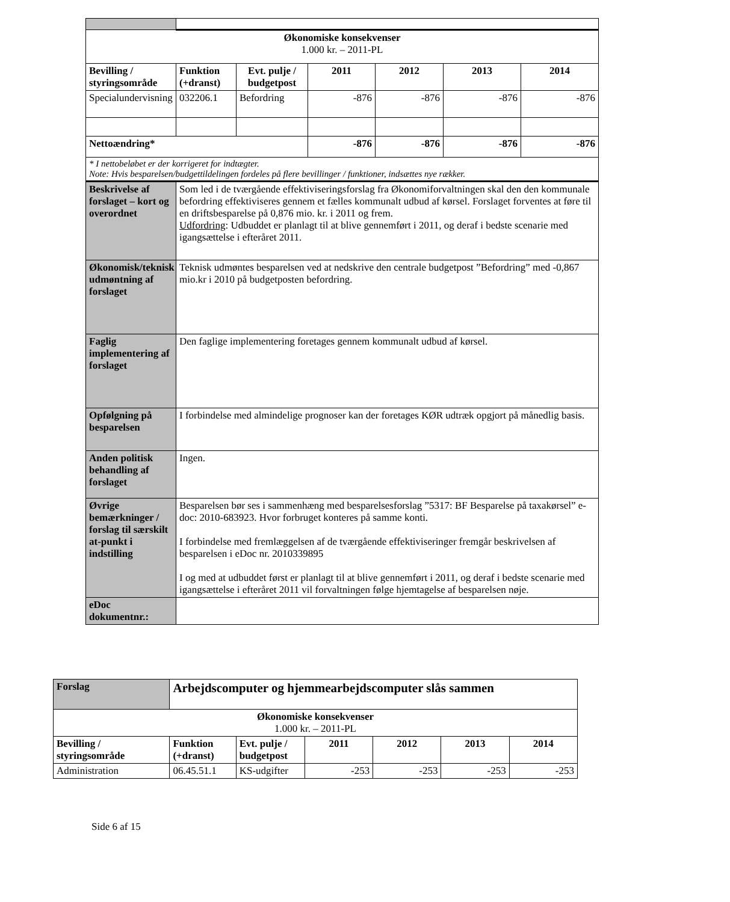| Økonomiske konsekvenser 1.000 kr. – 2011-PL | | | | | | |
| Bevilling / styringsområde | Funktion (+dranst) | Evt. pulje / budgetpost | 2011 | 2012 | 2013 | 2014 |
| Specialundervisning | 032206.1 | Befordring | -876 | -876 | -876 | -876 |
| Nettoændring* | | | -876 | -876 | -876 | -876 |
| * I nettobeløbet er der korrigeret for indtægter. Note: Hvis besparelsen/budgettildelingen fordeles på flere bevillinger / funktioner, indsættes nye rækker. | | | | | | |
| Beskrivelse af forslaget – kort og overordnet | Som led i de tværgående effektiviseringsforslag fra Økonomiforvaltningen skal den den kommunale befordring effektiviseres gennem et fælles kommunalt udbud af kørsel. Forslaget forventes at føre til en driftsbesparelse på 0,876 mio. kr. i 2011 og frem. Udfordring : Udbuddet er planlagt til at blive gennemført i 2011, og deraf i bedste scenarie med igangsættelse i efteråret 2011. | | | | | |
| Økonomisk/teknisk udmøntning af forslaget | Teknisk udmøntes besparelsen ved at nedskrive den centrale budgetpost ”Befordring” med -0,867 mio.kr i 2010 på budgetposten befordring. | | | | | |
| Faglig implementering af forslaget | Den faglige implementering foretages gennem kommunalt udbud af kørsel. | | | | | |
| Opfølgning på besparelsen | I forbindelse med almindelige prognoser kan der foretages KØR udtræk opgjort på månedlig basis. | | | | | |
| Anden politisk behandling af forslaget | Ingen. | | | | | |
| Øvrige bemærkninger / forslag til særskilt at-punkt i indstilling | Besparelsen bør ses i sammenhæng med besparelsesforslag ”5317: BF Besparelse på taxakørsel” e-doc: 2010-683923. Hvor forbruget konteres på samme konti. I forbindelse med fremlæggelsen af de tværgående effektiviseringer fremgår beskrivelsen af besparelsen i eDoc nr. 2010339895 I og med at udbuddet først er planlagt til at blive gennemført i 2011, og deraf i bedste scenarie med igangsættelse i efteråret 2011 vil forvaltningen følge hjemtagelse af besparelsen nøje. | | | | | |
| eDoc dokumentnr.: | | | | | | |
| Forslag | Arbejdscomputer og hjemmearbejdscomputer slås sammen | | | | | |
| Økonomiske konsekvenser 1.000 kr. – 2011-PL | | | | | | |
| Bevilling / styringsområde | Funktion (+dranst) | Evt. pulje / budgetpost | 2011 | 2012 | 2013 | 2014 |
| Administration | 06.45.51.1 | KS-udgifter | -253 | -253 | -253 | -253 |
Side 6 af 15